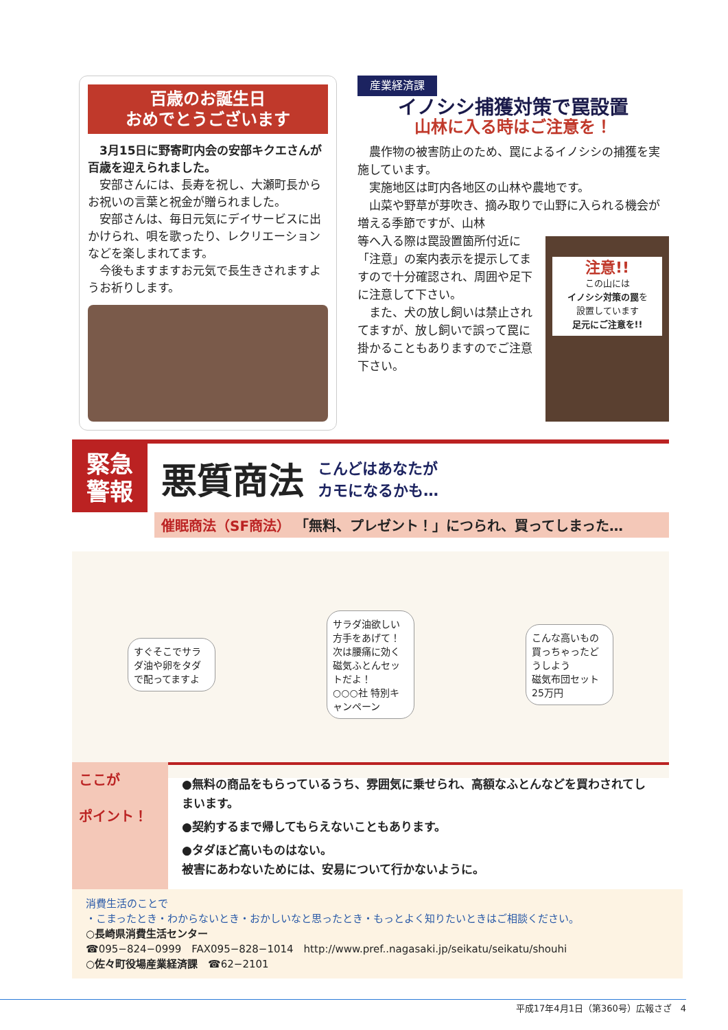百歳のお誕生日
おめでとうございます
3月15日に野寄町内会の安部キクエさんが百歳を迎えられました。
安部さんには、長寿を祝し、大瀬町長からお祝いの言葉と祝金が贈られました。
安部さんは、毎日元気にデイサービスに出かけられ、唄を歌ったり、レクリエーションなどを楽しまれてます。
今後もますますお元気で長生きされますようお祈りします。
産業経済課
イノシシ捕獲対策で罠設置
山林に入る時はご注意を！
農作物の被害防止のため、罠によるイノシシの捕獲を実施しています。
実施地区は町内各地区の山林や農地です。
山菜や野草が芽吹き、摘み取りで山野に入られる機会が増える季節ですが、山林
注意!!
この山には
イノシシ対策の罠を
設置しています
足元にご注意を!!
等へ入る際は罠設置箇所付近に「注意」の案内表示を提示してますので十分確認され、周囲や足下に注意して下さい。
また、犬の放し飼いは禁止されてますが、放し飼いで誤って罠に掛かることもありますのでご注意下さい。
緊急
警報
悪質商法
こんどはあなたが
カモになるかも…
催眠商法（SF商法） 「無料、プレゼント！」につられ、買ってしまった…
すぐそこでサラダ油や卵をタダで配ってますよ
サラダ油欲しい方手をあげて！
次は腰痛に効く磁気ふとんセットだよ！
○○○社 特別キャンペーン
こんな高いもの買っちゃったどうしよう
磁気布団セット 25万円
ここが
ポイント！
●無料の商品をもらっているうち、雰囲気に乗せられ、高額なふとんなどを買わされてしまいます。
●契約するまで帰してもらえないこともあります。
●タダほど高いものはない。
被害にあわないためには、安易について行かないように。
消費生活のことで
・こまったとき・わからないとき・おかしいなと思ったとき・もっとよく知りたいときはご相談ください。
○長崎県消費生活センター
☎095−824−0999　FAX095−828−1014　http://www.pref..nagasaki.jp/seikatu/seikatu/shouhi
○佐々町役場産業経済課　☎62−2101
平成17年4月1日（第360号）広報さざ　4